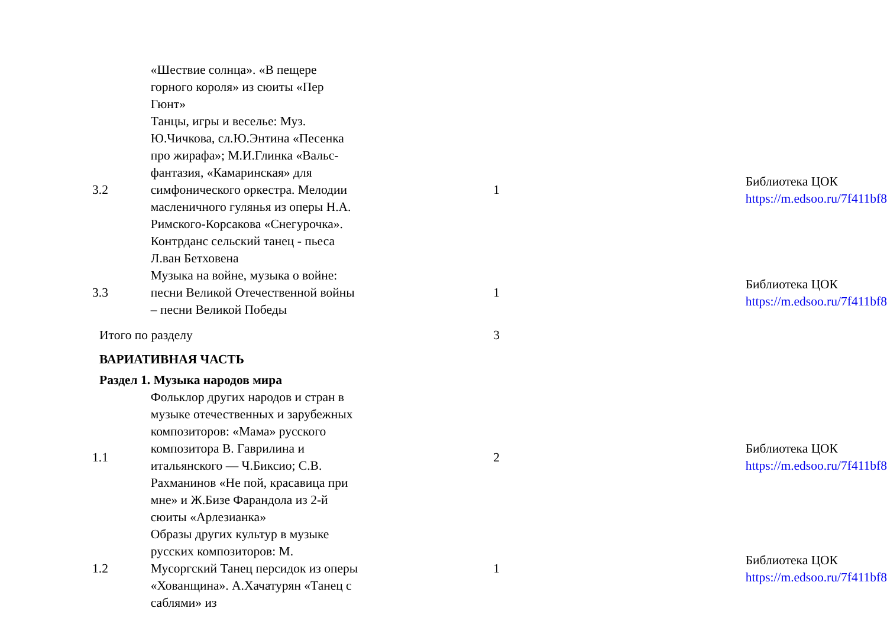| | «Шествие солнца». «В пещере горного короля» из сюиты «Пер Гюнт» | | |
| 3.2 | Танцы, игры и веселье: Муз. Ю.Чичкова, сл.Ю.Энтина «Песенка про жирафа»; М.И.Глинка «Вальс-фантазия, «Камаринская» для симфонического оркестра. Мелодии масленичного гулянья из оперы Н.А. Римского-Корсакова «Снегурочка». Контрданс сельский танец - пьеса Л.ван Бетховена | 1 | Библиотека ЦОК https://m.edsoo.ru/7f411bf8 |
| 3.3 | Музыка на войне, музыка о войне: песни Великой Отечественной войны – песни Великой Победы | 1 | Библиотека ЦОК https://m.edsoo.ru/7f411bf8 |
| Итого по разделу | | 3 | |
| ВАРИАТИВНАЯ ЧАСТЬ | | | |
| Раздел 1. Музыка народов мира | | | |
| 1.1 | Фольклор других народов и стран в музыке отечественных и зарубежных композиторов: «Мама» русского композитора В. Гаврилина и итальянского — Ч.Биксио; С.В. Рахманинов «Не пой, красавица при мне» и Ж.Бизе Фарандола из 2-й сюиты «Арлезианка» | 2 | Библиотека ЦОК https://m.edsoo.ru/7f411bf8 |
| 1.2 | Образы других культур в музыке русских композиторов: М. Мусоргский Танец персидок из оперы «Хованщина». А.Хачатурян «Танец с саблями» из | 1 | Библиотека ЦОК https://m.edsoo.ru/7f411bf8 |